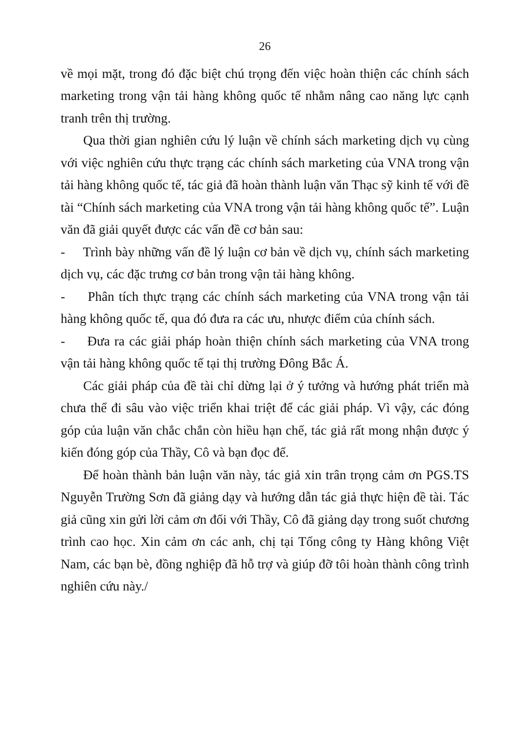26
về mọi mặt, trong đó đặc biệt chú trọng đến việc hoàn thiện các chính sách marketing trong vận tải hàng không quốc tế nhằm nâng cao năng lực cạnh tranh trên thị trường.
Qua thời gian nghiên cứu lý luận về chính sách marketing dịch vụ cùng với việc nghiên cứu thực trạng các chính sách marketing của VNA trong vận tải hàng không quốc tế, tác giả đã hoàn thành luận văn Thạc sỹ kinh tế với đề tài “Chính sách marketing của VNA trong vận tải hàng không quốc tế”. Luận văn đã giải quyết được các vấn đề cơ bản sau:
- Trình bày những vấn đề lý luận cơ bản về dịch vụ, chính sách marketing dịch vụ, các đặc trưng cơ bản trong vận tải hàng không.
- Phân tích thực trạng các chính sách marketing của VNA trong vận tải hàng không quốc tế, qua đó đưa ra các ưu, nhược điểm của chính sách.
- Đưa ra các giải pháp hoàn thiện chính sách marketing của VNA trong vận tải hàng không quốc tế tại thị trường Đông Bắc Á.
Các giải pháp của đề tài chỉ dừng lại ở ý tưởng và hướng phát triển mà chưa thể đi sâu vào việc triển khai triệt để các giải pháp. Vì vậy, các đóng góp của luận văn chắc chắn còn hiều hạn chế, tác giả rất mong nhận được ý kiến đóng góp của Thầy, Cô và bạn đọc để.
Để hoàn thành bản luận văn này, tác giả xin trân trọng cảm ơn PGS.TS Nguyễn Trường Sơn đã giảng dạy và hướng dẫn tác giả thực hiện đề tài. Tác giả cũng xin gửi lời cảm ơn đối với Thầy, Cô đã giảng dạy trong suốt chương trình cao học. Xin cảm ơn các anh, chị tại Tổng công ty Hàng không Việt Nam, các bạn bè, đồng nghiệp đã hỗ trợ và giúp đỡ tôi hoàn thành công trình nghiên cứu này./